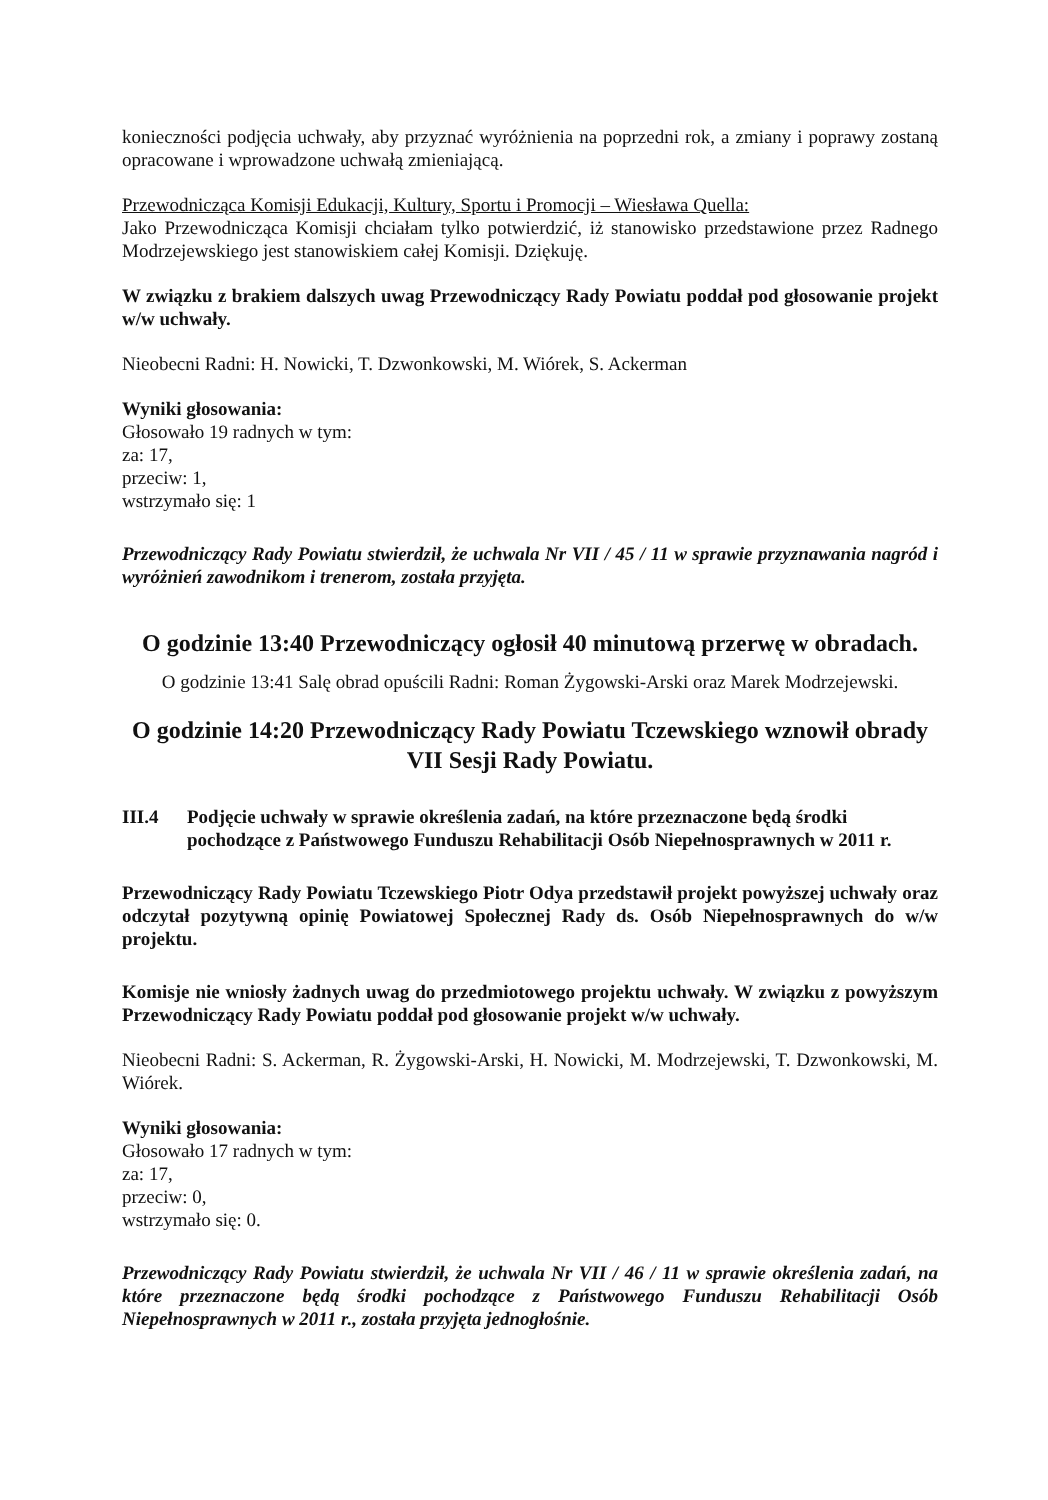konieczności podjęcia uchwały, aby przyznać wyróżnienia na poprzedni rok, a zmiany i poprawy zostaną opracowane i wprowadzone uchwałą zmieniającą.
Przewodnicząca Komisji Edukacji, Kultury, Sportu i Promocji – Wiesława Quella:
Jako Przewodnicząca Komisji chciałam tylko potwierdzić, iż stanowisko przedstawione przez Radnego Modrzejewskiego jest stanowiskiem całej Komisji. Dziękuję.
W związku z brakiem dalszych uwag Przewodniczący Rady Powiatu poddał pod głosowanie projekt w/w uchwały.
Nieobecni Radni: H. Nowicki, T. Dzwonkowski, M. Wiórek, S. Ackerman
Wyniki głosowania:
Głosowało 19 radnych w tym:
za: 17,
przeciw: 1,
wstrzymało się: 1
Przewodniczący Rady Powiatu stwierdził, że uchwala Nr VII / 45 / 11 w sprawie przyznawania nagród i wyróżnień zawodnikom i trenerom, została przyjęta.
O godzinie 13:40 Przewodniczący ogłosił 40 minutową przerwę w obradach.
O godzinie 13:41 Salę obrad opuścili Radni: Roman Żygowski-Arski oraz Marek Modrzejewski.
O godzinie 14:20 Przewodniczący Rady Powiatu Tczewskiego wznowił obrady VII Sesji Rady Powiatu.
III.4 Podjęcie uchwały w sprawie określenia zadań, na które przeznaczone będą środki pochodzące z Państwowego Funduszu Rehabilitacji Osób Niepełnosprawnych w 2011 r.
Przewodniczący Rady Powiatu Tczewskiego Piotr Odya przedstawił projekt powyższej uchwały oraz odczytał pozytywną opinię Powiatowej Społecznej Rady ds. Osób Niepełnosprawnych do w/w projektu.
Komisje nie wniosły żadnych uwag do przedmiotowego projektu uchwały. W związku z powyższym Przewodniczący Rady Powiatu poddał pod głosowanie projekt w/w uchwały.
Nieobecni Radni: S. Ackerman, R. Żygowski-Arski, H. Nowicki, M. Modrzejewski, T. Dzwonkowski, M. Wiórek.
Wyniki głosowania:
Głosowało 17 radnych w tym:
za: 17,
przeciw: 0,
wstrzymało się: 0.
Przewodniczący Rady Powiatu stwierdził, że uchwala Nr VII / 46 / 11 w sprawie określenia zadań, na które przeznaczone będą środki pochodzące z Państwowego Funduszu Rehabilitacji Osób Niepełnosprawnych w 2011 r., została przyjęta jednogłośnie.